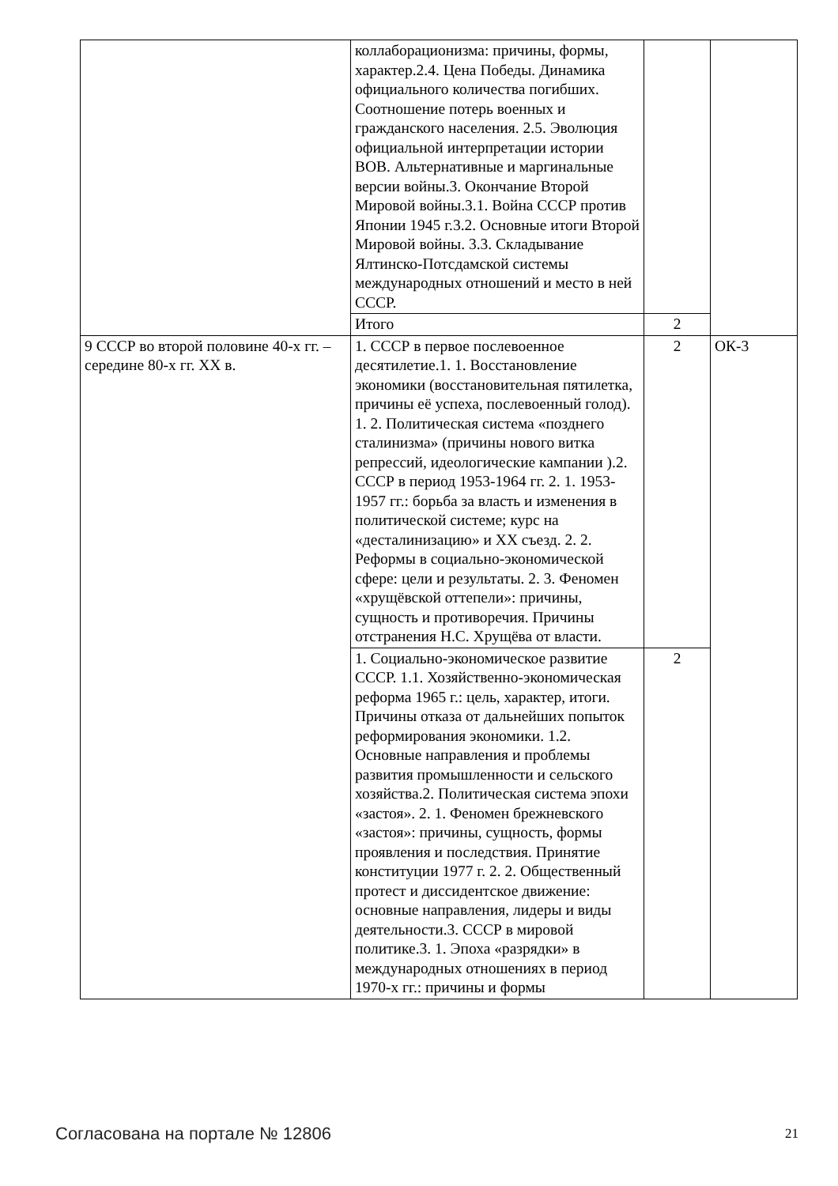| | коллаборационизма: причины, формы, характер.2.4. Цена Победы. Динамика официального количества погибших. Соотношение потерь военных и гражданского населения. 2.5. Эволюция официальной интерпретации истории ВОВ. Альтернативные и маргинальные версии войны.3. Окончание Второй Мировой войны.3.1. Война СССР против Японии 1945 г.3.2. Основные итоги Второй Мировой войны. 3.3. Складывание Ялтинско-Потсдамской системы международных отношений и место в ней СССР. | | |
| | Итого | 2 | |
| 9 СССР во второй половине 40-х гг. – середине 80-х гг. XX в. | 1. СССР в первое послевоенное десятилетие.1. 1. Восстановление экономики (восстановительная пятилетка, причины её успеха, послевоенный голод). 1. 2. Политическая система «позднего сталинизма» (причины нового витка репрессий, идеологические кампании ).2. СССР в период 1953-1964 гг. 2. 1. 1953-1957 гг.: борьба за власть и изменения в политической системе; курс на «десталинизацию» и XX съезд. 2. 2. Реформы в социально-экономической сфере: цели и результаты. 2. 3. Феномен «хрущёвской оттепели»: причины, сущность и противоречия. Причины отстранения Н.С. Хрущёва от власти. | 2 | ОК-3 |
| | 1. Социально-экономическое развитие СССР. 1.1. Хозяйственно-экономическая реформа 1965 г.: цель, характер, итоги. Причины отказа от дальнейших попыток реформирования экономики. 1.2. Основные направления и проблемы развития промышленности и сельского хозяйства.2. Политическая система эпохи «застоя». 2. 1. Феномен брежневского «застоя»: причины, сущность, формы проявления и последствия. Принятие конституции 1977 г. 2. 2. Общественный протест и диссидентское движение: основные направления, лидеры и виды деятельности.3. СССР в мировой политике.3. 1. Эпоха «разрядки» в международных отношениях в период 1970-х гг.: причины и формы | 2 | |
Согласована на портале № 12806 21